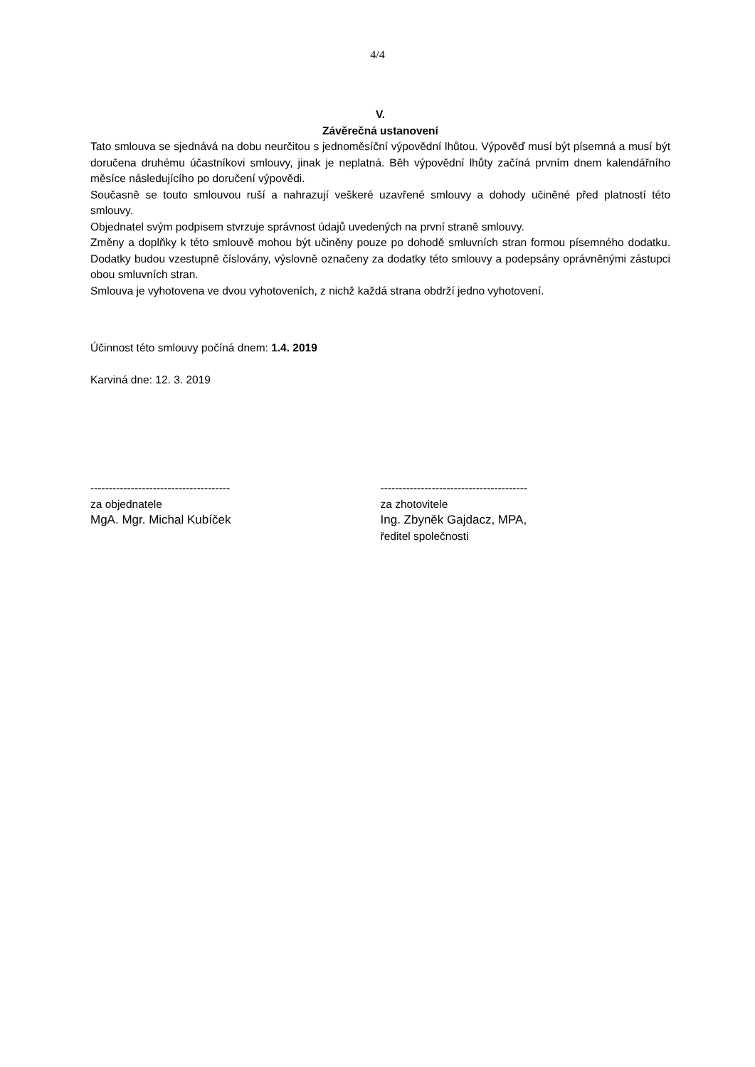4/4
V.
Závěrečná ustanovení
Tato smlouva se sjednává na dobu neurčitou s jednoměsíční výpovědní lhůtou. Výpověď musí být písemná a musí být doručena druhému účastníkovi smlouvy, jinak je neplatná. Běh výpovědní lhůty začíná prvním dnem kalendářního měsíce následujícího po doručení výpovědi.
Současně se touto smlouvou ruší a nahrazují veškeré uzavřené smlouvy a dohody učiněné před platností této smlouvy.
Objednatel svým podpisem stvrzuje správnost údajů uvedených na první straně smlouvy.
Změny a doplňky k této smlouvě mohou být učiněny pouze po dohodě smluvních stran formou písemného dodatku. Dodatky budou vzestupně číslovány, výslovně označeny za dodatky této smlouvy a podepsány oprávněnými zástupci obou smluvních stran.
Smlouva je vyhotovena ve dvou vyhotoveních, z nichž každá strana obdrží jedno vyhotovení.
Účinnost této smlouvy počíná dnem: 1.4. 2019
Karviná dne: 12. 3. 2019
--------------------------------------
za objednatele
MgA. Mgr. Michal Kubíček
----------------------------------------
za zhotovitele
Ing. Zbyněk Gajdacz, MPA,
ředitel společnosti